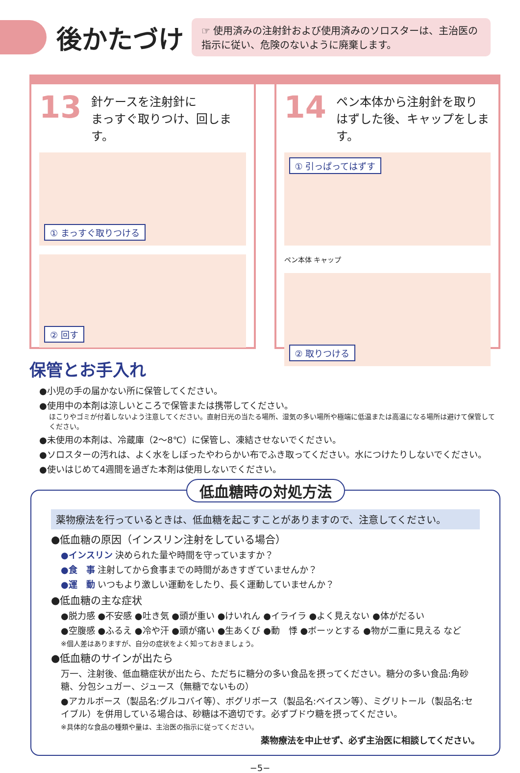後かたづけ
☞ 使用済みの注射針および使用済みのソロスターは、主治医の指示に従い、危険のないように廃棄します。
13 針ケースを注射針に
まっすぐ取りつけ、回します。
① まっすぐ取りつける
② 回す
14 ペン本体から注射針を取り
はずした後、キャップをします。
① 引っぱってはずす
ペン本体 キャップ
② 取りつける
保管とお手入れ
●小児の手の届かない所に保管してください。
●使用中の本剤は涼しいところで保管または携帯してください。
ほこりやゴミが付着しないよう注意してください。直射日光の当たる場所、湿気の多い場所や極端に低温または高温になる場所は避けて保管してください。
●未使用の本剤は、冷蔵庫（2〜8℃）に保管し、凍結させないでください。
●ソロスターの汚れは、よく水をしぼったやわらかい布でふき取ってください。水につけたりしないでください。
●使いはじめて4週間を過ぎた本剤は使用しないでください。
低血糖時の対処方法
薬物療法を行っているときは、低血糖を起こすことがありますので、注意してください。
●低血糖の原因（インスリン注射をしている場合）
●インスリン 決められた量や時間を守っていますか？
●食　事 注射してから食事までの時間があきすぎていませんか？
●運　動 いつもより激しい運動をしたり、長く運動していませんか？
●低血糖の主な症状
●脱力感 ●不安感 ●吐き気 ●頭が重い ●けいれん ●イライラ ●よく見えない ●体がだるい
●空腹感 ●ふるえ ●冷や汗 ●頭が痛い ●生あくび ●動　悸 ●ボーッとする ●物が二重に見える など
※個人差はありますが、自分の症状をよく知っておきましょう。
●低血糖のサインが出たら
万一、注射後、低血糖症状が出たら、ただちに糖分の多い食品を摂ってください。糖分の多い食品:角砂糖、分包シュガー、ジュース（無糖でないもの）
●アカルボース（製品名:グルコバイ等）、ボグリボース（製品名:ベイスン等）、ミグリトール（製品名:セイブル）を併用している場合は、砂糖は不適切です。必ずブドウ糖を摂ってください。
※具体的な食品の種類や量は、主治医の指示に従ってください。
薬物療法を中止せず、必ず主治医に相談してください。
−5−